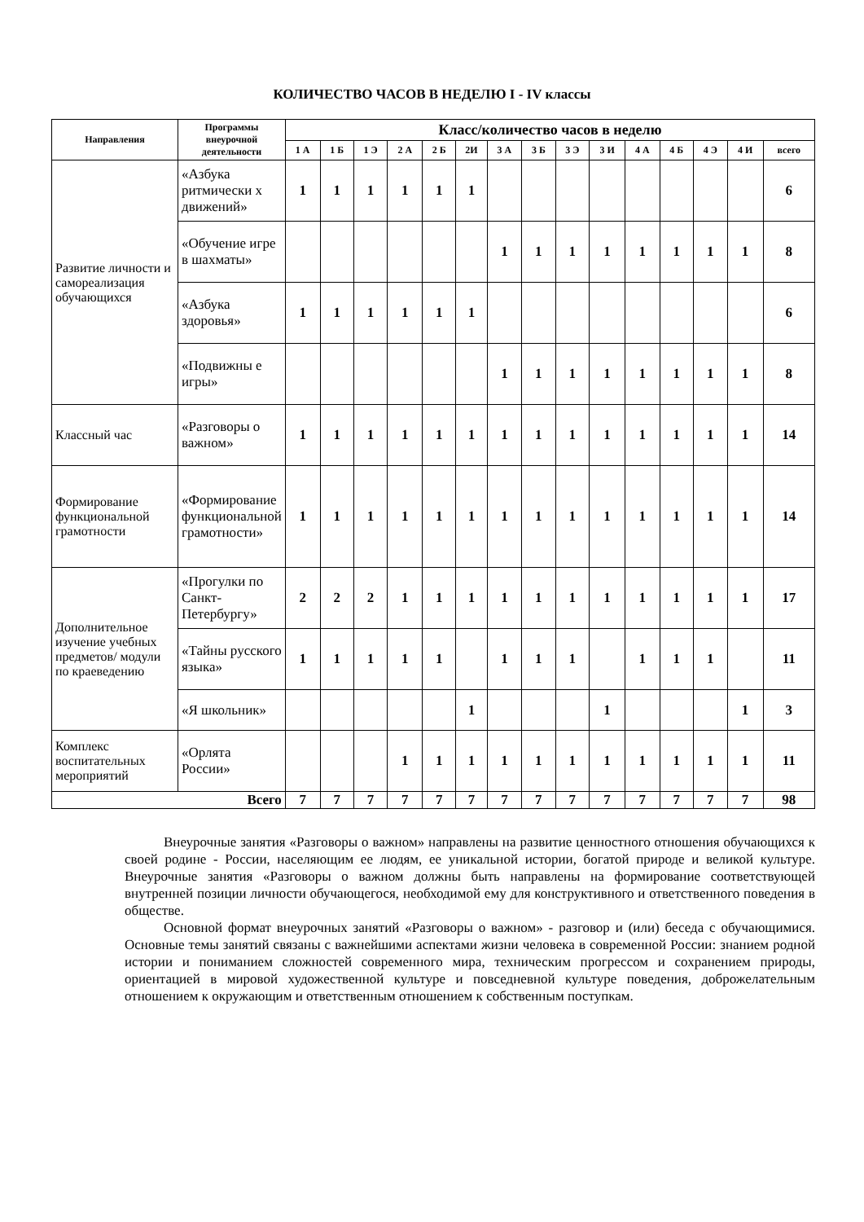КОЛИЧЕСТВО ЧАСОВ В НЕДЕЛЮ I - IV классы
| Направления | Программы внеурочной деятельности | Класс/количество часов в неделю | | | | | | | | | | | | | | |
| --- | --- | --- | --- | --- | --- | --- | --- | --- | --- | --- | --- | --- | --- | --- | --- | --- |
| | | 1 А | 1 Б | 1 Э | 2 А | 2 Б | 2И | 3 А | 3 Б | 3 Э | 3 И | 4 А | 4 Б | 4 Э | 4 И | всего |
| Развитие личности и самореализация обучающихся | «Азбука ритмически х движений» | 1 | 1 | 1 | 1 | 1 | 1 | | | | | | | | | 6 |
| | «Обучение игре в шахматы» | | | | | | | 1 | 1 | 1 | 1 | 1 | 1 | 1 | 1 | 8 |
| | «Азбука здоровья» | 1 | 1 | 1 | 1 | 1 | 1 | | | | | | | | | 6 |
| | «Подвижны е игры» | | | | | | | 1 | 1 | 1 | 1 | 1 | 1 | 1 | 1 | 8 |
| Классный час | «Разговоры о важном» | 1 | 1 | 1 | 1 | 1 | 1 | 1 | 1 | 1 | 1 | 1 | 1 | 1 | 1 | 14 |
| Формирование функциональной грамотности | «Формирование функциональной грамотности» | 1 | 1 | 1 | 1 | 1 | 1 | 1 | 1 | 1 | 1 | 1 | 1 | 1 | 1 | 14 |
| Дополнительное изучение учебных предметов/ модули по краеведению | «Прогулки по Санкт-Петербургу» | 2 | 2 | 2 | 1 | 1 | 1 | 1 | 1 | 1 | 1 | 1 | 1 | 1 | 1 | 17 |
| | «Тайны русского языка» | 1 | 1 | 1 | 1 | 1 | | 1 | 1 | 1 | | 1 | 1 | 1 | | 11 |
| | «Я школьник» | | | | | | 1 | | | | 1 | | | | 1 | 3 |
| Комплекс воспитательных мероприятий | «Орлята России» | | | | 1 | 1 | 1 | 1 | 1 | 1 | 1 | 1 | 1 | 1 | 1 | 11 |
| Всего | | 7 | 7 | 7 | 7 | 7 | 7 | 7 | 7 | 7 | 7 | 7 | 7 | 7 | 7 | 98 |
Внеурочные занятия «Разговоры о важном» направлены на развитие ценностного отношения обучающихся к своей родине - России, населяющим ее людям, ее уникальной истории, богатой природе и великой культуре. Внеурочные занятия «Разговоры о важном должны быть направлены на формирование соответствующей внутренней позиции личности обучающегося, необходимой ему для конструктивного и ответственного поведения в обществе.
Основной формат внеурочных занятий «Разговоры о важном» - разговор и (или) беседа с обучающимися. Основные темы занятий связаны с важнейшими аспектами жизни человека в современной России: знанием родной истории и пониманием сложностей современного мира, техническим прогрессом и сохранением природы, ориентацией в мировой художественной культуре и повседневной культуре поведения, доброжелательным отношением к окружающим и ответственным отношением к собственным поступкам.